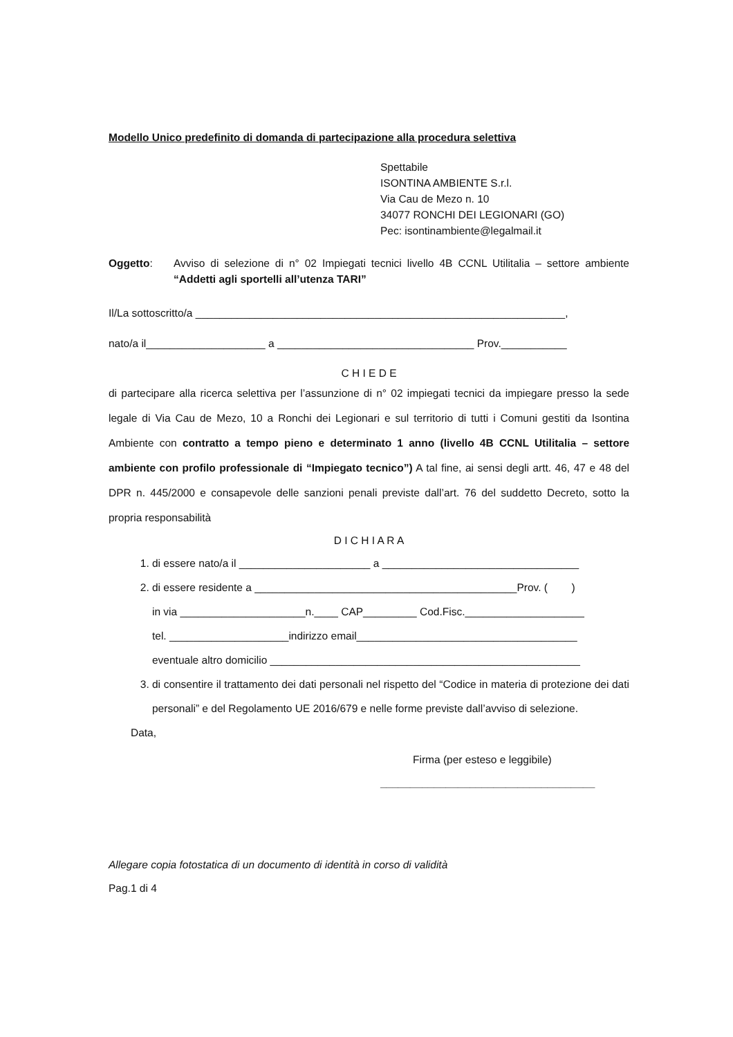Modello Unico predefinito di domanda di partecipazione alla procedura selettiva
Spettabile
ISONTINA AMBIENTE S.r.l.
Via Cau de Mezo n. 10
34077 RONCHI DEI LEGIONARI (GO)
Pec: isontinambiente@legalmail.it
Oggetto: Avviso di selezione di n° 02 Impiegati tecnici livello 4B CCNL Utilitalia – settore ambiente “Addetti agli sportelli all’utenza TARI”
Il/La sottoscritto/a ______________________________________________________________,
nato/a il____________________ a _________________________________ Prov.___________
C H I E D E
di partecipare alla ricerca selettiva per l’assunzione di n° 02 impiegati tecnici da impiegare presso la sede legale di Via Cau de Mezo, 10 a Ronchi dei Legionari e sul territorio di tutti i Comuni gestiti da Isontina Ambiente con contratto a tempo pieno e determinato 1 anno (livello 4B CCNL Utilitalia – settore ambiente con profilo professionale di “Impiegato tecnico”) A tal fine, ai sensi degli artt. 46, 47 e 48 del DPR n. 445/2000 e consapevole delle sanzioni penali previste dall’art. 76 del suddetto Decreto, sotto la propria responsabilità
D I C H I A R A
1. di essere nato/a il ______________________ a _________________________________
2. di essere residente a ____________________________________________Prov. ( )
in via _____________________n.____ CAP_________ Cod.Fisc.____________________
tel. ____________________indirizzo email_____________________________________
eventuale altro domicilio ____________________________________________________
3. di consentire il trattamento dei dati personali nel rispetto del “Codice in materia di protezione dei dati personali” e del Regolamento UE 2016/679 e nelle forme previste dall’avviso di selezione.
Data,
Firma (per esteso e leggibile)
____________________________________
Allegare copia fotostatica di un documento di identità in corso di validità
Pag.1 di 4